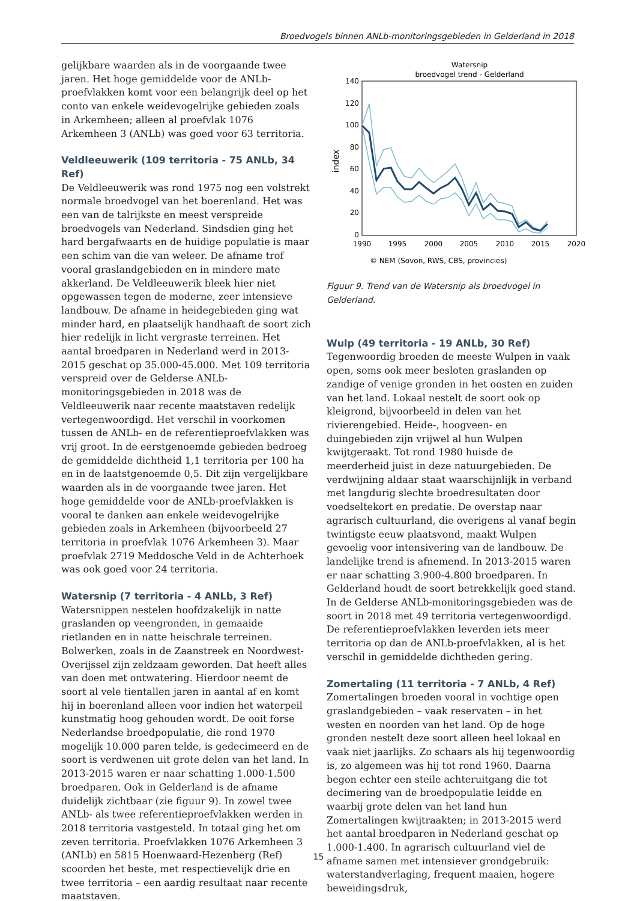Broedvogels binnen ANLb-monitoringsgebieden in Gelderland in 2018
gelijkbare waarden als in de voorgaande twee jaren. Het hoge gemiddelde voor de ANLb-proefvlakken komt voor een belangrijk deel op het conto van enkele weidevogelrijke gebieden zoals in Arkemheen; alleen al proefvlak 1076 Arkemheen 3 (ANLb) was goed voor 63 territoria.
Veldleeuwerik (109 territoria - 75 ANLb, 34 Ref)
De Veldleeuwerik was rond 1975 nog een volstrekt normale broedvogel van het boerenland. Het was een van de talrijkste en meest verspreide broedvogels van Nederland. Sindsdien ging het hard bergafwaarts en de huidige populatie is maar een schim van die van weleer. De afname trof vooral graslandgebieden en in mindere mate akkerland. De Veldleeuwerik bleek hier niet opgewassen tegen de moderne, zeer intensieve landbouw. De afname in heidegebieden ging wat minder hard, en plaatselijk handhaaft de soort zich hier redelijk in licht vergraste terreinen. Het aantal broedparen in Nederland werd in 2013-2015 geschat op 35.000-45.000. Met 109 territoria verspreid over de Gelderse ANLb-monitoringsgebieden in 2018 was de Veldleeuwerik naar recente maatstaven redelijk vertegenwoordigd. Het verschil in voorkomen tussen de ANLb- en de referentieproefvlakken was vrij groot. In de eerstgenoemde gebieden bedroeg de gemiddelde dichtheid 1,1 territoria per 100 ha en in de laatstgenoemde 0,5. Dit zijn vergelijkbare waarden als in de voorgaande twee jaren. Het hoge gemiddelde voor de ANLb-proefvlakken is vooral te danken aan enkele weidevogelrijke gebieden zoals in Arkemheen (bijvoorbeeld 27 territoria in proefvlak 1076 Arkemheen 3). Maar proefvlak 2719 Meddosche Veld in de Achterhoek was ook goed voor 24 territoria.
Watersnip (7 territoria - 4 ANLb, 3 Ref)
Watersnippen nestelen hoofdzakelijk in natte graslanden op veengronden, in gemaaide rietlanden en in natte heischrale terreinen. Bolwerken, zoals in de Zaanstreek en Noordwest-Overijssel zijn zeldzaam geworden. Dat heeft alles van doen met ontwatering. Hierdoor neemt de soort al vele tientallen jaren in aantal af en komt hij in boerenland alleen voor indien het waterpeil kunstmatig hoog gehouden wordt. De ooit forse Nederlandse broedpopulatie, die rond 1970 mogelijk 10.000 paren telde, is gedecimeerd en de soort is verdwenen uit grote delen van het land. In 2013-2015 waren er naar schatting 1.000-1.500 broedparen. Ook in Gelderland is de afname duidelijk zichtbaar (zie figuur 9). In zowel twee ANLb- als twee referentieproefvlakken werden in 2018 territoria vastgesteld. In totaal ging het om zeven territoria. Proefvlakken 1076 Arkemheen 3 (ANLb) en 5815 Hoenwaard-Hezenberg (Ref) scoorden het beste, met respectievelijk drie en twee territoria – een aardig resultaat naar recente maatstaven.
Watersnip
broedvogel trend - Gelderland
140
120
100
80
60
40
20
0
1990
1995
2000
2005
2010
2015
2020
index
© NEM (Sovon, RWS, CBS, provincies)
Figuur 9. Trend van de Watersnip als broedvogel in Gelderland.
Wulp (49 territoria - 19 ANLb, 30 Ref)
Tegenwoordig broeden de meeste Wulpen in vaak open, soms ook meer besloten graslanden op zandige of venige gronden in het oosten en zuiden van het land. Lokaal nestelt de soort ook op kleigrond, bijvoorbeeld in delen van het rivierengebied. Heide-, hoogveen- en duingebieden zijn vrijwel al hun Wulpen kwijtgeraakt. Tot rond 1980 huisde de meerderheid juist in deze natuurgebieden. De verdwijning aldaar staat waarschijnlijk in verband met langdurig slechte broedresultaten door voedseltekort en predatie. De overstap naar agrarisch cultuurland, die overigens al vanaf begin twintigste eeuw plaatsvond, maakt Wulpen gevoelig voor intensivering van de landbouw. De landelijke trend is afnemend. In 2013-2015 waren er naar schatting 3.900-4.800 broedparen. In Gelderland houdt de soort betrekkelijk goed stand. In de Gelderse ANLb-monitoringsgebieden was de soort in 2018 met 49 territoria vertegenwoordigd. De referentieproefvlakken leverden iets meer territoria op dan de ANLb-proefvlakken, al is het verschil in gemiddelde dichtheden gering.
Zomertaling (11 territoria - 7 ANLb, 4 Ref)
Zomertalingen broeden vooral in vochtige open graslandgebieden – vaak reservaten – in het westen en noorden van het land. Op de hoge gronden nestelt deze soort alleen heel lokaal en vaak niet jaarlijks. Zo schaars als hij tegenwoordig is, zo algemeen was hij tot rond 1960. Daarna begon echter een steile achteruitgang die tot decimering van de broedpopulatie leidde en waarbij grote delen van het land hun Zomertalingen kwijtraakten; in 2013-2015 werd het aantal broedparen in Nederland geschat op 1.000-1.400. In agrarisch cultuurland viel de afname samen met intensiever grondgebruik: waterstandverlaging, frequent maaien, hogere beweidingsdruk,
15